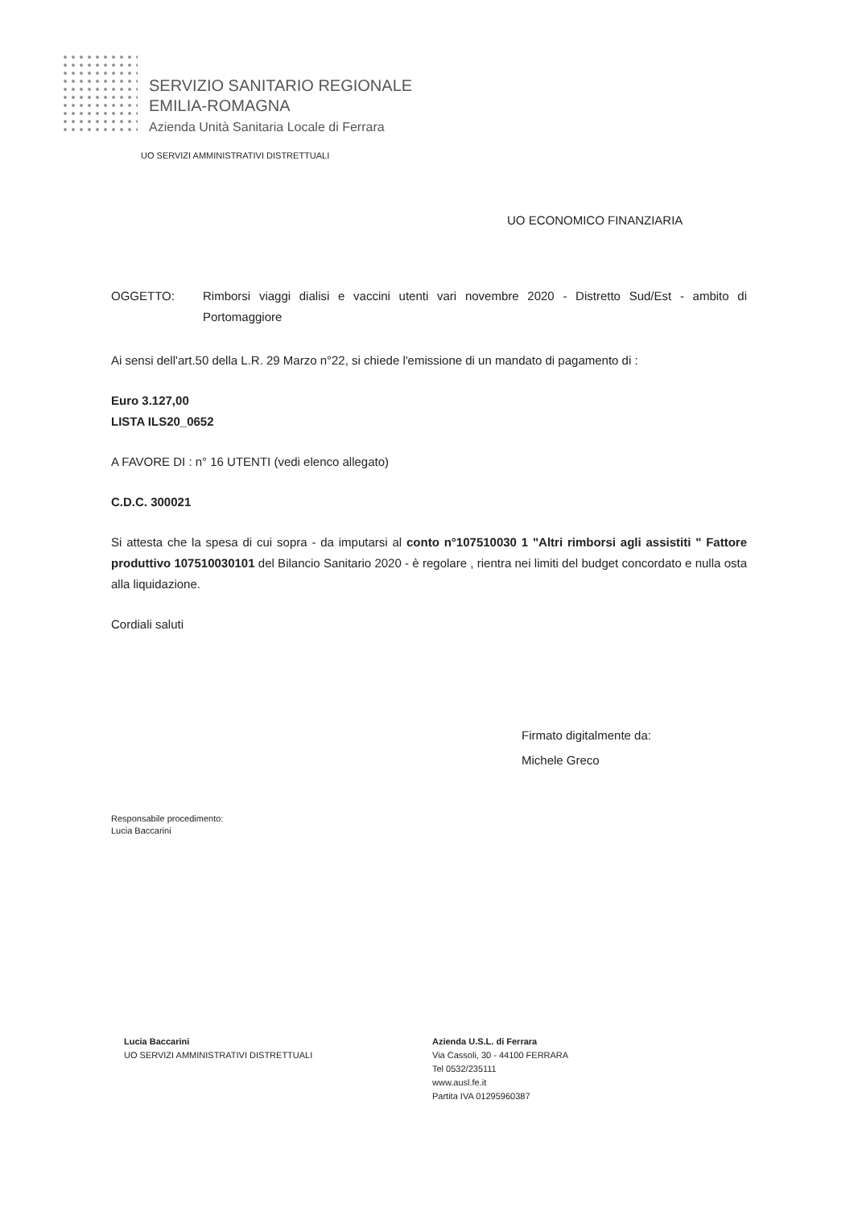SERVIZIO SANITARIO REGIONALE
EMILIA-ROMAGNA
Azienda Unità Sanitaria Locale di Ferrara
UO SERVIZI AMMINISTRATIVI DISTRETTUALI
UO ECONOMICO FINANZIARIA
OGGETTO: Rimborsi viaggi dialisi e vaccini utenti vari novembre 2020 - Distretto Sud/Est - ambito di Portomaggiore
Ai sensi dell'art.50 della L.R. 29 Marzo n°22, si chiede l'emissione di un mandato di pagamento di :
Euro 3.127,00
LISTA ILS20_0652
A FAVORE DI : n° 16 UTENTI (vedi elenco allegato)
C.D.C. 300021
Si attesta che la spesa di cui sopra - da imputarsi al conto n°107510030 1 "Altri rimborsi agli assistiti " Fattore produttivo 107510030101 del Bilancio Sanitario 2020 - è regolare , rientra nei limiti del budget concordato e nulla osta alla liquidazione.
Cordiali saluti
Firmato digitalmente da:
Michele Greco
Responsabile procedimento:
Lucia Baccarini
Lucia Baccarini
UO SERVIZI AMMINISTRATIVI DISTRETTUALI
Azienda U.S.L. di Ferrara
Via Cassoli, 30 - 44100 FERRARA
Tel 0532/235111
www.ausl.fe.it
Partita IVA 01295960387